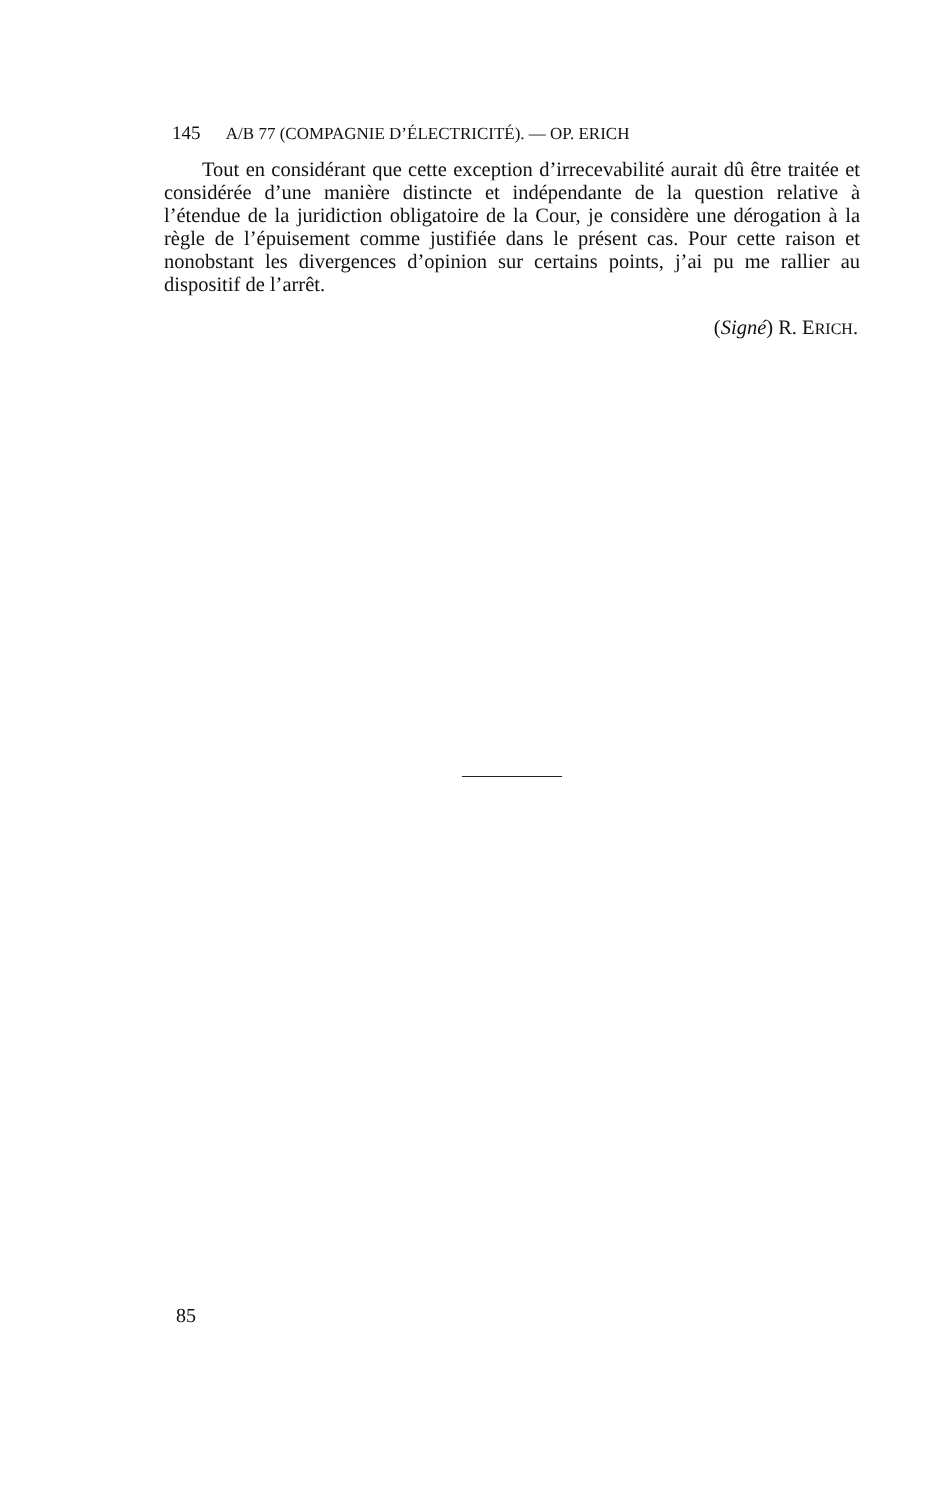145 A/B 77 (COMPAGNIE D’ÉLECTRICITÉ). — OP. ERICH
Tout en considérant que cette exception d’irrecevabilité aurait dû être traitée et considérée d’une manière distincte et indépendante de la question relative à l’étendue de la juridiction obligatoire de la Cour, je considère une dérogation à la règle de l’épuisement comme justifiée dans le présent cas. Pour cette raison et nonobstant les divergences d’opinion sur certains points, j’ai pu me rallier au dispositif de l’arrêt.
(Signé) R. ERICH.
85